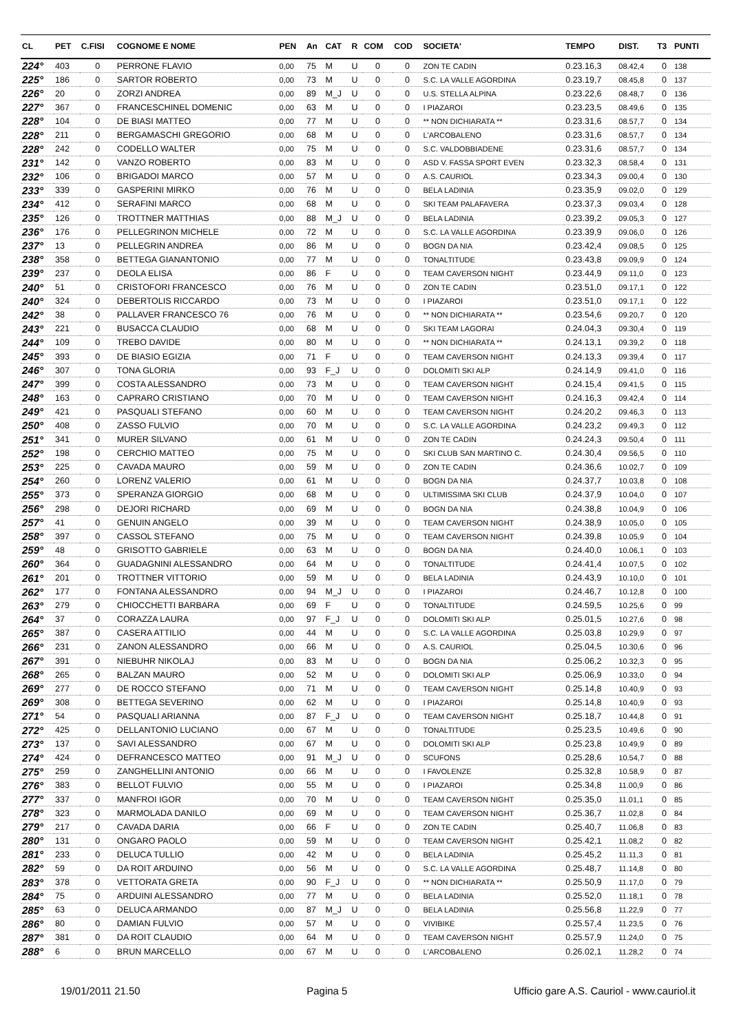| CL | PET | C.FISI | COGNOME E NOME | PEN | An | CAT | R | COM | COD | SOCIETA' | TEMPO | DIST. | T3 | PUNTI |
| --- | --- | --- | --- | --- | --- | --- | --- | --- | --- | --- | --- | --- | --- | --- |
| 224° | 403 | 0 | PERRONE FLAVIO | 0,00 | 75 | M | U | 0 | 0 | ZON TE CADIN | 0.23.16,3 | 08.42,4 | 0 | 138 |
| 225° | 186 | 0 | SARTOR ROBERTO | 0,00 | 73 | M | U | 0 | 0 | S.C. LA VALLE AGORDINA | 0.23.19,7 | 08.45,8 | 0 | 137 |
| 226° | 20 | 0 | ZORZI ANDREA | 0,00 | 89 | M_J | U | 0 | 0 | U.S. STELLA ALPINA | 0.23.22,6 | 08.48,7 | 0 | 136 |
| 227° | 367 | 0 | FRANCESCHINEL DOMENIC | 0,00 | 63 | M | U | 0 | 0 | I PIAZAROI | 0.23.23,5 | 08.49,6 | 0 | 135 |
| 228° | 104 | 0 | DE BIASI MATTEO | 0,00 | 77 | M | U | 0 | 0 | ** NON DICHIARATA ** | 0.23.31,6 | 08.57,7 | 0 | 134 |
| 228° | 211 | 0 | BERGAMASCHI GREGORIO | 0,00 | 68 | M | U | 0 | 0 | L'ARCOBALENO | 0.23.31,6 | 08.57,7 | 0 | 134 |
| 228° | 242 | 0 | CODELLO WALTER | 0,00 | 75 | M | U | 0 | 0 | S.C. VALDOBBIADENE | 0.23.31,6 | 08.57,7 | 0 | 134 |
| 231° | 142 | 0 | VANZO ROBERTO | 0,00 | 83 | M | U | 0 | 0 | ASD V. FASSA SPORT EVEN | 0.23.32,3 | 08.58,4 | 0 | 131 |
| 232° | 106 | 0 | BRIGADOI MARCO | 0,00 | 57 | M | U | 0 | 0 | A.S. CAURIOL | 0.23.34,3 | 09.00,4 | 0 | 130 |
| 233° | 339 | 0 | GASPERINI MIRKO | 0,00 | 76 | M | U | 0 | 0 | BELA LADINIA | 0.23.35,9 | 09.02,0 | 0 | 129 |
| 234° | 412 | 0 | SERAFINI MARCO | 0,00 | 68 | M | U | 0 | 0 | SKI TEAM PALAFAVERA | 0.23.37,3 | 09.03,4 | 0 | 128 |
| 235° | 126 | 0 | TROTTNER MATTHIAS | 0,00 | 88 | M_J | U | 0 | 0 | BELA LADINIA | 0.23.39,2 | 09.05,3 | 0 | 127 |
| 236° | 176 | 0 | PELLEGRINON MICHELE | 0,00 | 72 | M | U | 0 | 0 | S.C. LA VALLE AGORDINA | 0.23.39,9 | 09.06,0 | 0 | 126 |
| 237° | 13 | 0 | PELLEGRIN ANDREA | 0,00 | 86 | M | U | 0 | 0 | BOGN DA NIA | 0.23.42,4 | 09.08,5 | 0 | 125 |
| 238° | 358 | 0 | BETTEGA GIANANTONIO | 0,00 | 77 | M | U | 0 | 0 | TONALTITUDE | 0.23.43,8 | 09.09,9 | 0 | 124 |
| 239° | 237 | 0 | DEOLA ELISA | 0,00 | 86 | F | U | 0 | 0 | TEAM CAVERSON NIGHT | 0.23.44,9 | 09.11,0 | 0 | 123 |
| 240° | 51 | 0 | CRISTOFORI FRANCESCO | 0,00 | 76 | M | U | 0 | 0 | ZON TE CADIN | 0.23.51,0 | 09.17,1 | 0 | 122 |
| 240° | 324 | 0 | DEBERTOLIS RICCARDO | 0,00 | 73 | M | U | 0 | 0 | I PIAZAROI | 0.23.51,0 | 09.17,1 | 0 | 122 |
| 242° | 38 | 0 | PALLAVER FRANCESCO 76 | 0,00 | 76 | M | U | 0 | 0 | ** NON DICHIARATA ** | 0.23.54,6 | 09.20,7 | 0 | 120 |
| 243° | 221 | 0 | BUSACCA CLAUDIO | 0,00 | 68 | M | U | 0 | 0 | SKI TEAM LAGORAI | 0.24.04,3 | 09.30,4 | 0 | 119 |
| 244° | 109 | 0 | TREBO DAVIDE | 0,00 | 80 | M | U | 0 | 0 | ** NON DICHIARATA ** | 0.24.13,1 | 09.39,2 | 0 | 118 |
| 245° | 393 | 0 | DE BIASIO EGIZIA | 0,00 | 71 | F | U | 0 | 0 | TEAM CAVERSON NIGHT | 0.24.13,3 | 09.39,4 | 0 | 117 |
| 246° | 307 | 0 | TONA GLORIA | 0,00 | 93 | F_J | U | 0 | 0 | DOLOMITI SKI ALP | 0.24.14,9 | 09.41,0 | 0 | 116 |
| 247° | 399 | 0 | COSTA ALESSANDRO | 0,00 | 73 | M | U | 0 | 0 | TEAM CAVERSON NIGHT | 0.24.15,4 | 09.41,5 | 0 | 115 |
| 248° | 163 | 0 | CAPRARO CRISTIANO | 0,00 | 70 | M | U | 0 | 0 | TEAM CAVERSON NIGHT | 0.24.16,3 | 09.42,4 | 0 | 114 |
| 249° | 421 | 0 | PASQUALI STEFANO | 0,00 | 60 | M | U | 0 | 0 | TEAM CAVERSON NIGHT | 0.24.20,2 | 09.46,3 | 0 | 113 |
| 250° | 408 | 0 | ZASSO FULVIO | 0,00 | 70 | M | U | 0 | 0 | S.C. LA VALLE AGORDINA | 0.24.23,2 | 09.49,3 | 0 | 112 |
| 251° | 341 | 0 | MURER SILVANO | 0,00 | 61 | M | U | 0 | 0 | ZON TE CADIN | 0.24.24,3 | 09.50,4 | 0 | 111 |
| 252° | 198 | 0 | CERCHIO MATTEO | 0,00 | 75 | M | U | 0 | 0 | SKI CLUB SAN MARTINO C. | 0.24.30,4 | 09.56,5 | 0 | 110 |
| 253° | 225 | 0 | CAVADA MAURO | 0,00 | 59 | M | U | 0 | 0 | ZON TE CADIN | 0.24.36,6 | 10.02,7 | 0 | 109 |
| 254° | 260 | 0 | LORENZ VALERIO | 0,00 | 61 | M | U | 0 | 0 | BOGN DA NIA | 0.24.37,7 | 10.03,8 | 0 | 108 |
| 255° | 373 | 0 | SPERANZA GIORGIO | 0,00 | 68 | M | U | 0 | 0 | ULTIMISSIMA SKI CLUB | 0.24.37,9 | 10.04,0 | 0 | 107 |
| 256° | 298 | 0 | DEJORI RICHARD | 0,00 | 69 | M | U | 0 | 0 | BOGN DA NIA | 0.24.38,8 | 10.04,9 | 0 | 106 |
| 257° | 41 | 0 | GENUIN ANGELO | 0,00 | 39 | M | U | 0 | 0 | TEAM CAVERSON NIGHT | 0.24.38,9 | 10.05,0 | 0 | 105 |
| 258° | 397 | 0 | CASSOL STEFANO | 0,00 | 75 | M | U | 0 | 0 | TEAM CAVERSON NIGHT | 0.24.39,8 | 10.05,9 | 0 | 104 |
| 259° | 48 | 0 | GRISOTTO GABRIELE | 0,00 | 63 | M | U | 0 | 0 | BOGN DA NIA | 0.24.40,0 | 10.06,1 | 0 | 103 |
| 260° | 364 | 0 | GUADAGNINI ALESSANDRO | 0,00 | 64 | M | U | 0 | 0 | TONALTITUDE | 0.24.41,4 | 10.07,5 | 0 | 102 |
| 261° | 201 | 0 | TROTTNER VITTORIO | 0,00 | 59 | M | U | 0 | 0 | BELA LADINIA | 0.24.43,9 | 10.10,0 | 0 | 101 |
| 262° | 177 | 0 | FONTANA ALESSANDRO | 0,00 | 94 | M_J | U | 0 | 0 | I PIAZAROI | 0.24.46,7 | 10.12,8 | 0 | 100 |
| 263° | 279 | 0 | CHIOCCHETTI BARBARA | 0,00 | 69 | F | U | 0 | 0 | TONALTITUDE | 0.24.59,5 | 10.25,6 | 0 | 99 |
| 264° | 37 | 0 | CORAZZA LAURA | 0,00 | 97 | F_J | U | 0 | 0 | DOLOMITI SKI ALP | 0.25.01,5 | 10.27,6 | 0 | 98 |
| 265° | 387 | 0 | CASERA ATTILIO | 0,00 | 44 | M | U | 0 | 0 | S.C. LA VALLE AGORDINA | 0.25.03,8 | 10.29,9 | 0 | 97 |
| 266° | 231 | 0 | ZANON ALESSANDRO | 0,00 | 66 | M | U | 0 | 0 | A.S. CAURIOL | 0.25.04,5 | 10.30,6 | 0 | 96 |
| 267° | 391 | 0 | NIEBUHR NIKOLAJ | 0,00 | 83 | M | U | 0 | 0 | BOGN DA NIA | 0.25.06,2 | 10.32,3 | 0 | 95 |
| 268° | 265 | 0 | BALZAN MAURO | 0,00 | 52 | M | U | 0 | 0 | DOLOMITI SKI ALP | 0.25.06,9 | 10.33,0 | 0 | 94 |
| 269° | 277 | 0 | DE ROCCO STEFANO | 0,00 | 71 | M | U | 0 | 0 | TEAM CAVERSON NIGHT | 0.25.14,8 | 10.40,9 | 0 | 93 |
| 269° | 308 | 0 | BETTEGA SEVERINO | 0,00 | 62 | M | U | 0 | 0 | I PIAZAROI | 0.25.14,8 | 10.40,9 | 0 | 93 |
| 271° | 54 | 0 | PASQUALI ARIANNA | 0,00 | 87 | F_J | U | 0 | 0 | TEAM CAVERSON NIGHT | 0.25.18,7 | 10.44,8 | 0 | 91 |
| 272° | 425 | 0 | DELLANTONIO LUCIANO | 0,00 | 67 | M | U | 0 | 0 | TONALTITUDE | 0.25.23,5 | 10.49,6 | 0 | 90 |
| 273° | 137 | 0 | SAVI ALESSANDRO | 0,00 | 67 | M | U | 0 | 0 | DOLOMITI SKI ALP | 0.25.23,8 | 10.49,9 | 0 | 89 |
| 274° | 424 | 0 | DEFRANCESCO MATTEO | 0,00 | 91 | M_J | U | 0 | 0 | SCUFONS | 0.25.28,6 | 10.54,7 | 0 | 88 |
| 275° | 259 | 0 | ZANGHELLINI ANTONIO | 0,00 | 66 | M | U | 0 | 0 | I FAVOLENZE | 0.25.32,8 | 10.58,9 | 0 | 87 |
| 276° | 383 | 0 | BELLOT FULVIO | 0,00 | 55 | M | U | 0 | 0 | I PIAZAROI | 0.25.34,8 | 11.00,9 | 0 | 86 |
| 277° | 337 | 0 | MANFROI IGOR | 0,00 | 70 | M | U | 0 | 0 | TEAM CAVERSON NIGHT | 0.25.35,0 | 11.01,1 | 0 | 85 |
| 278° | 323 | 0 | MARMOLADA DANILO | 0,00 | 69 | M | U | 0 | 0 | TEAM CAVERSON NIGHT | 0.25.36,7 | 11.02,8 | 0 | 84 |
| 279° | 217 | 0 | CAVADA DARIA | 0,00 | 66 | F | U | 0 | 0 | ZON TE CADIN | 0.25.40,7 | 11.06,8 | 0 | 83 |
| 280° | 131 | 0 | ONGARO PAOLO | 0,00 | 59 | M | U | 0 | 0 | TEAM CAVERSON NIGHT | 0.25.42,1 | 11.08,2 | 0 | 82 |
| 281° | 233 | 0 | DELUCA TULLIO | 0,00 | 42 | M | U | 0 | 0 | BELA LADINIA | 0.25.45,2 | 11.11,3 | 0 | 81 |
| 282° | 59 | 0 | DA ROIT ARDUINO | 0,00 | 56 | M | U | 0 | 0 | S.C. LA VALLE AGORDINA | 0.25.48,7 | 11.14,8 | 0 | 80 |
| 283° | 378 | 0 | VETTORATA GRETA | 0,00 | 90 | F_J | U | 0 | 0 | ** NON DICHIARATA ** | 0.25.50,9 | 11.17,0 | 0 | 79 |
| 284° | 75 | 0 | ARDUINI ALESSANDRO | 0,00 | 77 | M | U | 0 | 0 | BELA LADINIA | 0.25.52,0 | 11.18,1 | 0 | 78 |
| 285° | 63 | 0 | DELUCA ARMANDO | 0,00 | 87 | M_J | U | 0 | 0 | BELA LADINIA | 0.25.56,8 | 11.22,9 | 0 | 77 |
| 286° | 80 | 0 | DAMIAN FULVIO | 0,00 | 57 | M | U | 0 | 0 | VIVIBIKE | 0.25.57,4 | 11.23,5 | 0 | 76 |
| 287° | 381 | 0 | DA ROIT CLAUDIO | 0,00 | 64 | M | U | 0 | 0 | TEAM CAVERSON NIGHT | 0.25.57,9 | 11.24,0 | 0 | 75 |
| 288° | 6 | 0 | BRUN MARCELLO | 0,00 | 67 | M | U | 0 | 0 | L'ARCOBALENO | 0.26.02,1 | 11.28,2 | 0 | 74 |
19/01/2011 21.50 Pagina 5 Ufficio gare A.S. Cauriol - www.cauriol.it